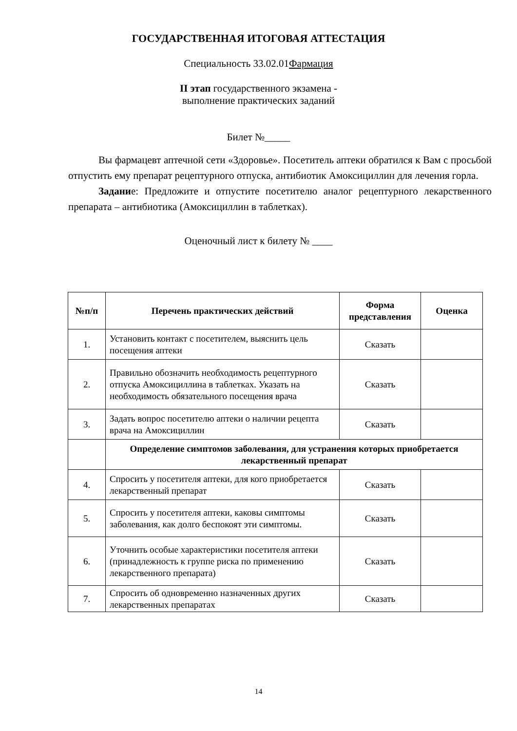ГОСУДАРСТВЕННАЯ ИТОГОВАЯ АТТЕСТАЦИЯ
Специальность 33.02.01Фармация
II этап государственного экзамена -
выполнение практических заданий
Билет №_____
Вы фармацевт аптечной сети «Здоровье». Посетитель аптеки обратился к Вам с просьбой отпустить ему препарат рецептурного отпуска, антибиотик Амоксициллин для лечения горла.
Задание: Предложите и отпустите посетителю аналог рецептурного лекарственного препарата – антибиотика (Амоксициллин в таблетках).
Оценочный лист к билету № ____
| №п/п | Перечень практических действий | Форма представления | Оценка |
| --- | --- | --- | --- |
| 1. | Установить контакт с посетителем, выяснить цель посещения аптеки | Сказать | |
| 2. | Правильно обозначить необходимость рецептурного отпуска Амоксициллина в таблетках. Указать на необходимость обязательного посещения врача | Сказать | |
| 3. | Задать вопрос посетителю аптеки о наличии рецепта врача на Амоксициллин | Сказать | |
| | Определение симптомов заболевания, для устранения которых приобретается лекарственный препарат | | |
| 4. | Спросить у посетителя аптеки, для кого приобретается лекарственный препарат | Сказать | |
| 5. | Спросить у посетителя аптеки, каковы симптомы заболевания, как долго беспокоят эти симптомы. | Сказать | |
| 6. | Уточнить особые характеристики посетителя аптеки (принадлежность к группе риска по применению лекарственного препарата) | Сказать | |
| 7. | Спросить об одновременно назначенных других лекарственных препаратах | Сказать | |
14